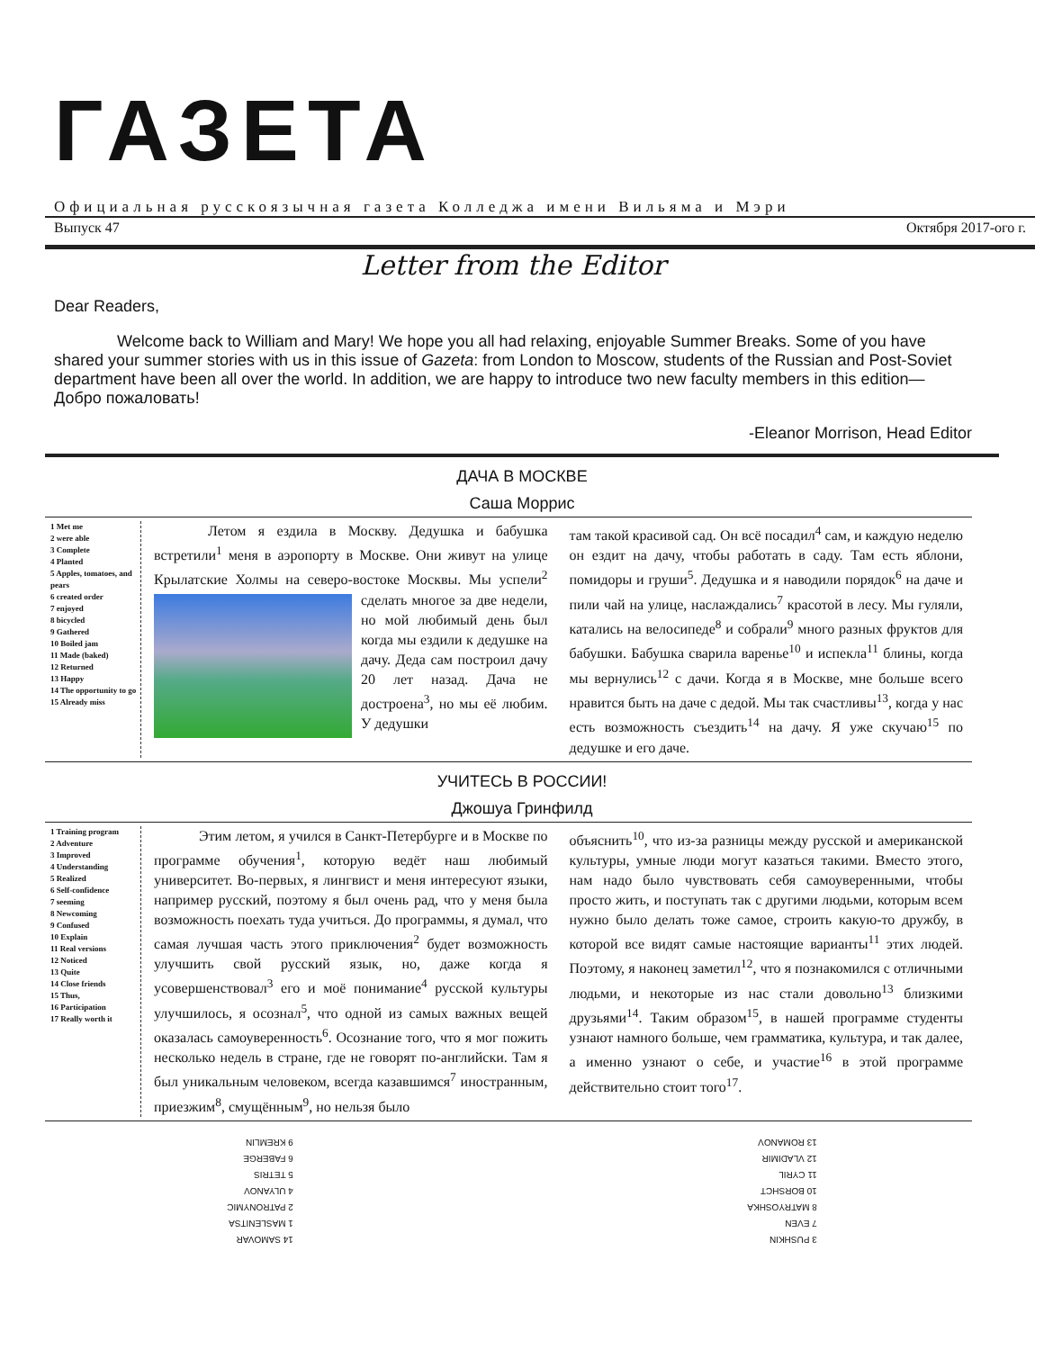ГАЗЕТА
Официальная русскоязычная газета Колледжа имени Вильяма и Мэри
Выпуск 47 Октября 2017-ого г.
Letter from the Editor
Dear Readers,
Welcome back to William and Mary! We hope you all had relaxing, enjoyable Summer Breaks. Some of you have shared your summer stories with us in this issue of Gazeta: from London to Moscow, students of the Russian and Post-Soviet department have been all over the world. In addition, we are happy to introduce two new faculty members in this edition—Добро пожаловать!
-Eleanor Morrison, Head Editor
ДАЧА В МОСКВЕ
Саша Моррис
1 Met me
2 were able
3 Complete
4 Planted
5 Apples, tomatoes, and pears
6 created order
7 enjoyed
8 bicycled
9 Gathered
10 Boiled jam
11 Made (baked)
12 Returned
13 Happy
14 The opportunity to go
15 Already miss
Летом я ездила в Москву. Дедушка и бабушка встретили<sup>1</sup> меня в аэропорту в Москве. Они живут на улице Крылатские Холмы на северо-востоке Москвы. Мы успели<sup>2</sup> сделать многое за две
недели, но мой любимый день был когда мы ездили к дедушке на дачу. Деда сам построил дачу 20 лет назад. Дача не достроена<sup>3</sup>, но мы её любим. У дедушки
там такой красивой сад. Он всё посадил<sup>4</sup> сам, и каждую неделю он ездит на дачу, чтобы работать в саду. Там есть яблони, помидоры и груши<sup>5</sup>. Дедушка и я наводили порядок<sup>6</sup> на даче и пили чай на улице, наслаждались<sup>7</sup> красотой в лесу. Мы гуляли, катались на велосипеде<sup>8</sup> и собрали<sup>9</sup> много разных фруктов для бабушки. Бабушка сварила варенье<sup>10</sup> и испекла<sup>11</sup> блины, когда мы вернулись<sup>12</sup> с дачи. Когда я в Москве, мне больше всего нравится быть на даче с дедой. Мы так счастливы<sup>13</sup>, когда у нас есть возможность съездить<sup>14</sup> на дачу. Я уже скучаю<sup>15</sup> по дедушке и его даче.
УЧИТЕСЬ В РОССИИ!
Джошуа Гринфилд
1 Training program
2 Adventure
3 Improved
4 Understanding
5 Realized
6 Self-confidence
7 seeming
8 Newcoming
9 Confused
10 Explain
11 Real versions
12 Noticed
13 Quite
14 Close friends
15 Thus,
16 Participation
17 Really worth it
Этим летом, я учился в Санкт-Петербурге и в Москве по программе обучения<sup>1</sup>, которую ведёт наш любимый университет. Во-первых, я лингвист и меня интересуют языки, например русский, поэтому я был очень рад, что у меня была возможность поехать туда учиться. До программы, я думал, что самая лучшая часть этого приключения<sup>2</sup> будет возможность улучшить свой русский язык, но, даже когда я усовершенствовал<sup>3</sup> его и моё понимание<sup>4</sup> русской культуры улучшилось, я осознал<sup>5</sup>, что одной из самых важных вещей оказалась самоуверенность<sup>6</sup>. Осознание того, что я мог пожить несколько недель в стране, где не говорят по-английски. Там я был уникальным человеком, всегда казавшимся<sup>7</sup> иностранным, приезжим<sup>8</sup>, смущённым<sup>9</sup>, но нельзя было
объяснить<sup>10</sup>, что из-за разницы между русской и американской культуры, умные люди могут казаться такими. Вместо этого, нам надо было чувствовать себя самоуверенными, чтобы просто жить, и поступать так с другими людьми, которым всем нужно было делать тоже самое, строить какую-то дружбу, в которой все видят самые настоящие варианты<sup>11</sup> этих людей. Поэтому, я наконец заметил<sup>12</sup>, что я познакомился с отличными людьми, и некоторые из нас стали довольно<sup>13</sup> близкими друзьями<sup>14</sup>. Таким образом<sup>15</sup>, в нашей программе студенты узнают намного больше, чем грамматика, культура, и так далее, а именно узнают о себе, и участие<sup>16</sup> в этой программе действительно стоит того<sup>17</sup>.
3 PUSHKIN
7 EVEN
8 MATRYOSHKA
10 BORSHCT
11 CYRIL
12 VLADIMIR
13 ROMANOV
14 SAMOVAR
1 MASLENITSA
2 PATRONYMIC
4 ULYANOV
5 TETRIS
6 FABERGE
9 KREMLIN